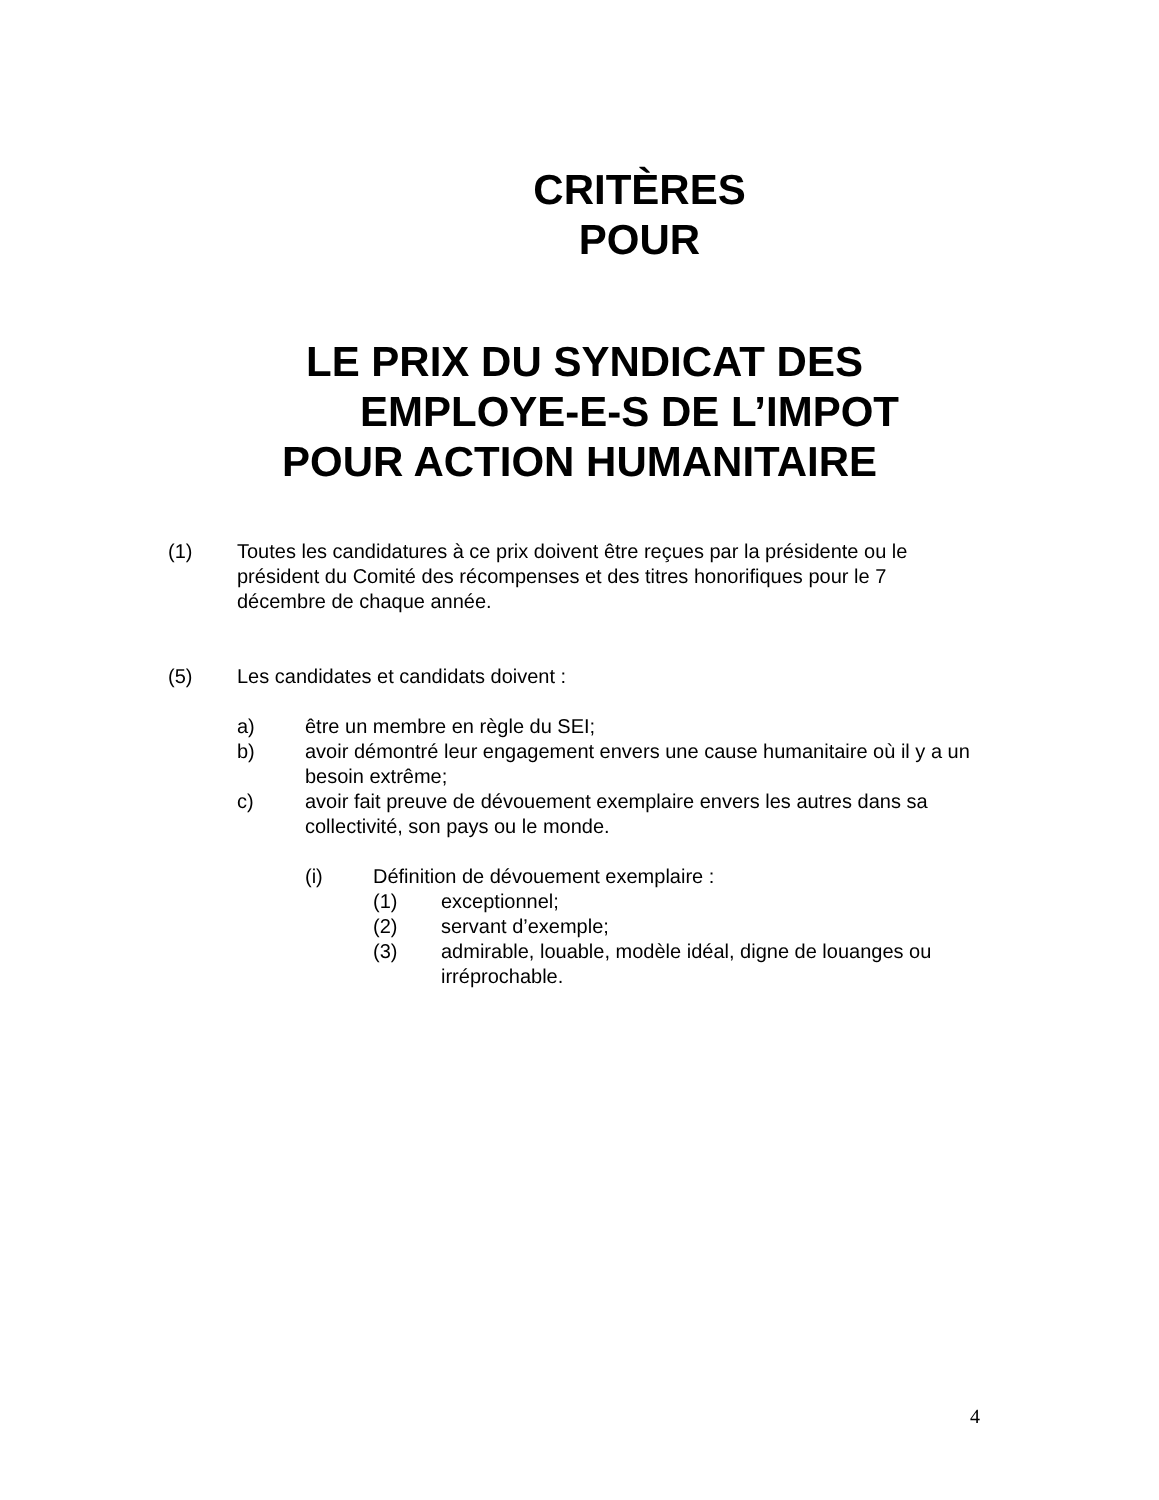CRITÈRES
POUR
LE PRIX DU SYNDICAT DES
EMPLOYE-E-S DE L’IMPOT
POUR ACTION HUMANITAIRE
(1) Toutes les candidatures à ce prix doivent être reçues par la présidente ou le président du Comité des récompenses et des titres honorifiques pour le 7 décembre de chaque année.
(5) Les candidates et candidats doivent :
a) être un membre en règle du SEI;
b) avoir démontré leur engagement envers une cause humanitaire où il y a un besoin extrême;
c) avoir fait preuve de dévouement exemplaire envers les autres dans sa collectivité, son pays ou le monde.
(i) Définition de dévouement exemplaire :
(1) exceptionnel;
(2) servant d’exemple;
(3) admirable, louable, modèle idéal, digne de louanges ou irréprochable.
4